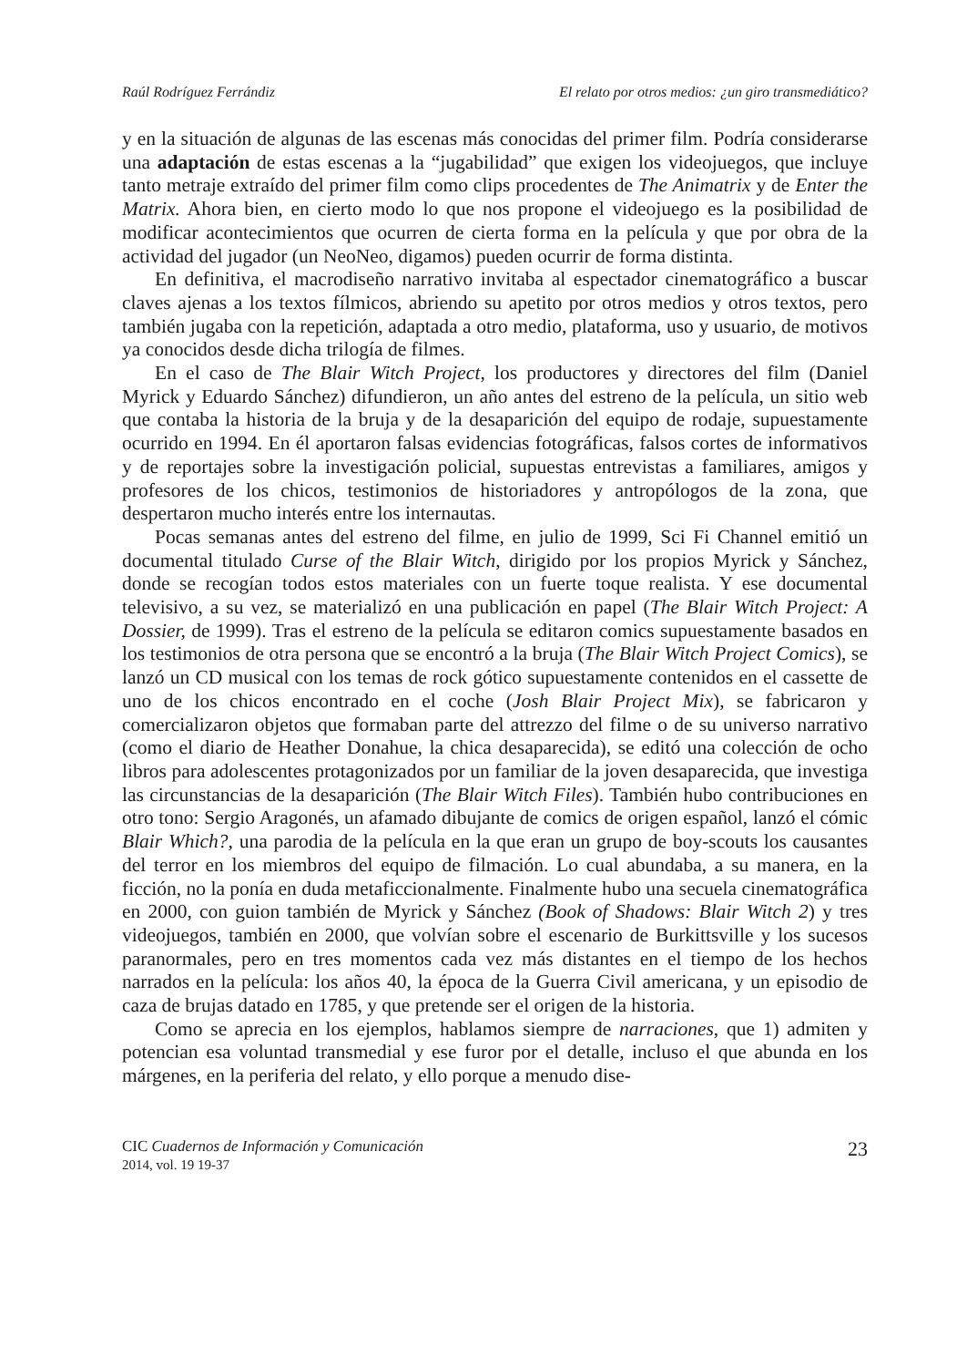Raúl Rodríguez Ferrándiz El relato por otros medios: ¿un giro transmediático?
y en la situación de algunas de las escenas más conocidas del primer film. Podría considerarse una adaptación de estas escenas a la “jugabilidad” que exigen los videojuegos, que incluye tanto metraje extraído del primer film como clips procedentes de The Animatrix y de Enter the Matrix. Ahora bien, en cierto modo lo que nos propone el videojuego es la posibilidad de modificar acontecimientos que ocurren de cierta forma en la película y que por obra de la actividad del jugador (un NeoNeo, digamos) pueden ocurrir de forma distinta.
En definitiva, el macrodiseño narrativo invitaba al espectador cinematográfico a buscar claves ajenas a los textos fílmicos, abriendo su apetito por otros medios y otros textos, pero también jugaba con la repetición, adaptada a otro medio, plataforma, uso y usuario, de motivos ya conocidos desde dicha trilogía de filmes.
En el caso de The Blair Witch Project, los productores y directores del film (Daniel Myrick y Eduardo Sánchez) difundieron, un año antes del estreno de la película, un sitio web que contaba la historia de la bruja y de la desaparición del equipo de rodaje, supuestamente ocurrido en 1994. En él aportaron falsas evidencias fotográficas, falsos cortes de informativos y de reportajes sobre la investigación policial, supuestas entrevistas a familiares, amigos y profesores de los chicos, testimonios de historiadores y antropólogos de la zona, que despertaron mucho interés entre los internautas.
Pocas semanas antes del estreno del filme, en julio de 1999, Sci Fi Channel emitió un documental titulado Curse of the Blair Witch, dirigido por los propios Myrick y Sánchez, donde se recogían todos estos materiales con un fuerte toque realista. Y ese documental televisivo, a su vez, se materializó en una publicación en papel (The Blair Witch Project: A Dossier, de 1999). Tras el estreno de la película se editaron comics supuestamente basados en los testimonios de otra persona que se encontró a la bruja (The Blair Witch Project Comics), se lanzó un CD musical con los temas de rock gótico supuestamente contenidos en el cassette de uno de los chicos encontrado en el coche (Josh Blair Project Mix), se fabricaron y comercializaron objetos que formaban parte del attrezzo del filme o de su universo narrativo (como el diario de Heather Donahue, la chica desaparecida), se editó una colección de ocho libros para adolescentes protagonizados por un familiar de la joven desaparecida, que investiga las circunstancias de la desaparición (The Blair Witch Files). También hubo contribuciones en otro tono: Sergio Aragonés, un afamado dibujante de comics de origen español, lanzó el cómic Blair Which?, una parodia de la película en la que eran un grupo de boy-scouts los causantes del terror en los miembros del equipo de filmación. Lo cual abundaba, a su manera, en la ficción, no la ponía en duda metaficcionalmente. Finalmente hubo una secuela cinematográfica en 2000, con guion también de Myrick y Sánchez (Book of Shadows: Blair Witch 2) y tres videojuegos, también en 2000, que volvían sobre el escenario de Burkittsville y los sucesos paranormales, pero en tres momentos cada vez más distantes en el tiempo de los hechos narrados en la película: los años 40, la época de la Guerra Civil americana, y un episodio de caza de brujas datado en 1785, y que pretende ser el origen de la historia.
Como se aprecia en los ejemplos, hablamos siempre de narraciones, que 1) admiten y potencian esa voluntad transmedial y ese furor por el detalle, incluso el que abunda en los márgenes, en la periferia del relato, y ello porque a menudo dise-
CIC Cuadernos de Información y Comunicación
2014, vol. 19 19-37
23